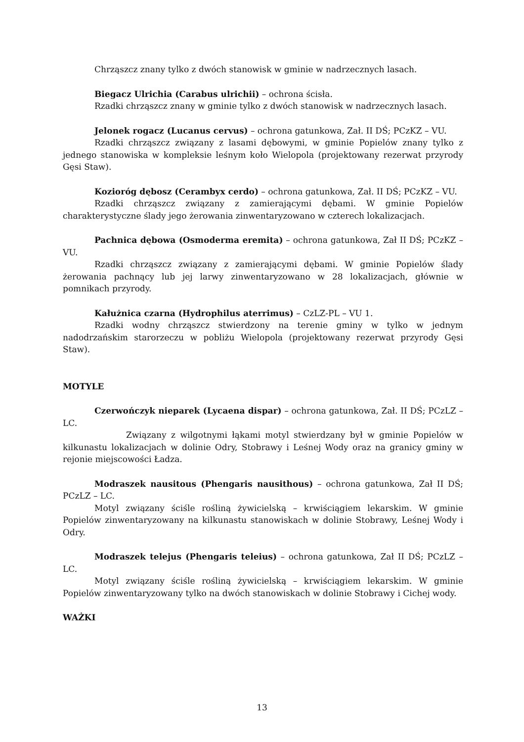Chrząszcz znany tylko z dwóch stanowisk w gminie w nadrzecznych lasach.
Biegacz Ulrichia (Carabus ulrichii) – ochrona ścisła.
Rzadki chrząszcz znany w gminie tylko z dwóch stanowisk w nadrzecznych lasach.
Jelonek rogacz (Lucanus cervus) – ochrona gatunkowa, Zał. II DŚ; PCzKZ – VU.
Rzadki chrząszcz związany z lasami dębowymi, w gminie Popielów znany tylko z jednego stanowiska w kompleksie leśnym koło Wielopola (projektowany rezerwat przyrody Gęsi Staw).
Kozioróg dębosz (Cerambyx cerdo) – ochrona gatunkowa, Zał. II DŚ; PCzKZ – VU.
Rzadki chrząszcz związany z zamierającymi dębami. W gminie Popielów charakterystyczne ślady jego żerowania zinwentaryzowano w czterech lokalizacjach.
Pachnica dębowa (Osmoderma eremita) – ochrona gatunkowa, Zał II DŚ; PCzKZ – VU.
Rzadki chrząszcz związany z zamierającymi dębami. W gminie Popielów ślady żerowania pachnący lub jej larwy zinwentaryzowano w 28 lokalizacjach, głównie w pomnikach przyrody.
Kałużnica czarna (Hydrophilus aterrimus) – CzLZ-PL – VU 1.
Rzadki wodny chrząszcz stwierdzony na terenie gminy w tylko w jednym nadodrzańskim starorzeczu w pobliżu Wielopola (projektowany rezerwat przyrody Gęsi Staw).
MOTYLE
Czerwończyk nieparek (Lycaena dispar) – ochrona gatunkowa, Zał. II DŚ; PCzLZ – LC.
Związany z wilgotnymi łąkami motyl stwierdzany był w gminie Popielów w kilkunastu lokalizacjach w dolinie Odry, Stobrawy i Leśnej Wody oraz na granicy gminy w rejonie miejscowości Ładza.
Modraszek nausitous (Phengaris nausithous) – ochrona gatunkowa, Zał II DŚ; PCzLZ – LC.
Motyl związany ściśle rośliną żywicielską – krwiściągiem lekarskim. W gminie Popielów zinwentaryzowany na kilkunastu stanowiskach w dolinie Stobrawy, Leśnej Wody i Odry.
Modraszek telejus (Phengaris teleius) – ochrona gatunkowa, Zał II DŚ; PCzLZ – LC.
Motyl związany ściśle rośliną żywicielską – krwiściągiem lekarskim. W gminie Popielów zinwentaryzowany tylko na dwóch stanowiskach w dolinie Stobrawy i Cichej wody.
WAŻKI
13